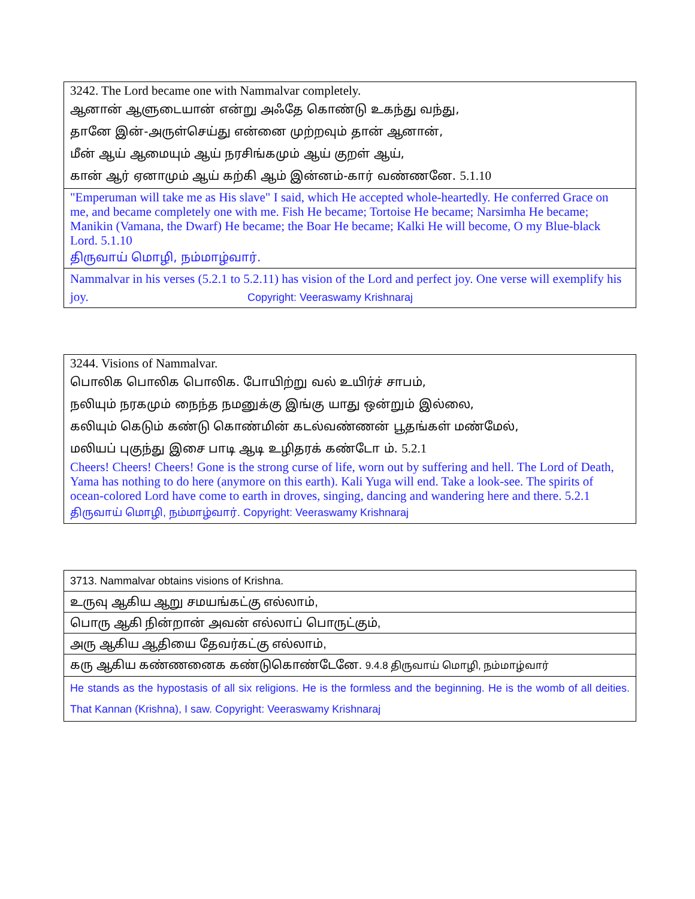| 3242. The Lord became one with Nammalvar completely. ஆனான் ஆளுடையான் என்று அஃதே கொண்டு உகந்து வந்து, தானே இன்-அருள்செய்து என்னை முற்றவும் தான் ஆனான், மீன் ஆய் ஆமையும் ஆய் நரசிங்கமும் ஆய் குறள் ஆய், கான் ஆர் ஏனாமும் ஆய் கற்கி ஆம் இன்னம்-கார் வண்ணனே. 5.1.10 |
| "Emperuman will take me as His slave" I said, which He accepted whole-heartedly. He conferred Grace on me, and became completely one with me. Fish He became; Tortoise He became; Narsimha He became; Manikin (Vamana, the Dwarf) He became; the Boar He became; Kalki He will become, O my Blue-black Lord. 5.1.10 திருவாய் மொழி, நம்மாழ்வார். |
| Nammalvar in his verses (5.2.1 to 5.2.11) has vision of the Lord and perfect joy. One verse will exemplify his joy. Copyright: Veeraswamy Krishnaraj |
| 3244. Visions of Nammalvar. பொலிக பொலிக பொலிக. போயிற்று வல் உயிர்ச் சாபம், நலியும் நரகமும் நைந்த நமனுக்கு இங்கு யாது ஒன்றும் இல்லை, கலியும் கெடும் கண்டு கொண்மின் கடல்வண்ணன் பூதங்கள் மண்மேல், மலியப் புகுந்து இசை பாடி ஆடி உழிதரக் கண்டோ ம். 5.2.1 Cheers! Cheers! Cheers! Gone is the strong curse of life, worn out by suffering and hell. The Lord of Death, Yama has nothing to do here (anymore on this earth). Kali Yuga will end. Take a look-see. The spirits of ocean-colored Lord have come to earth in droves, singing, dancing and wandering here and there. 5.2.1 திருவாய் மொழி, நம்மாழ்வார். Copyright: Veeraswamy Krishnaraj |
| 3713. Nammalvar obtains visions of Krishna. |
| உருவு ஆகிய ஆறு சமயங்கட்கு எல்லாம், |
| பொரு ஆகி நின்றான் அவன் எல்லாப் பொருட்கும், |
| அரு ஆகிய ஆதியை தேவர்கட்கு எல்லாம், |
| கரு ஆகிய கண்ணனைக கண்டுகொண்டேனே. 9.4.8 திருவாய் மொழி, நம்மாழ்வார் |
| He stands as the hypostasis of all six religions. He is the formless and the beginning. He is the womb of all deities. That Kannan (Krishna), I saw. Copyright: Veeraswamy Krishnaraj |